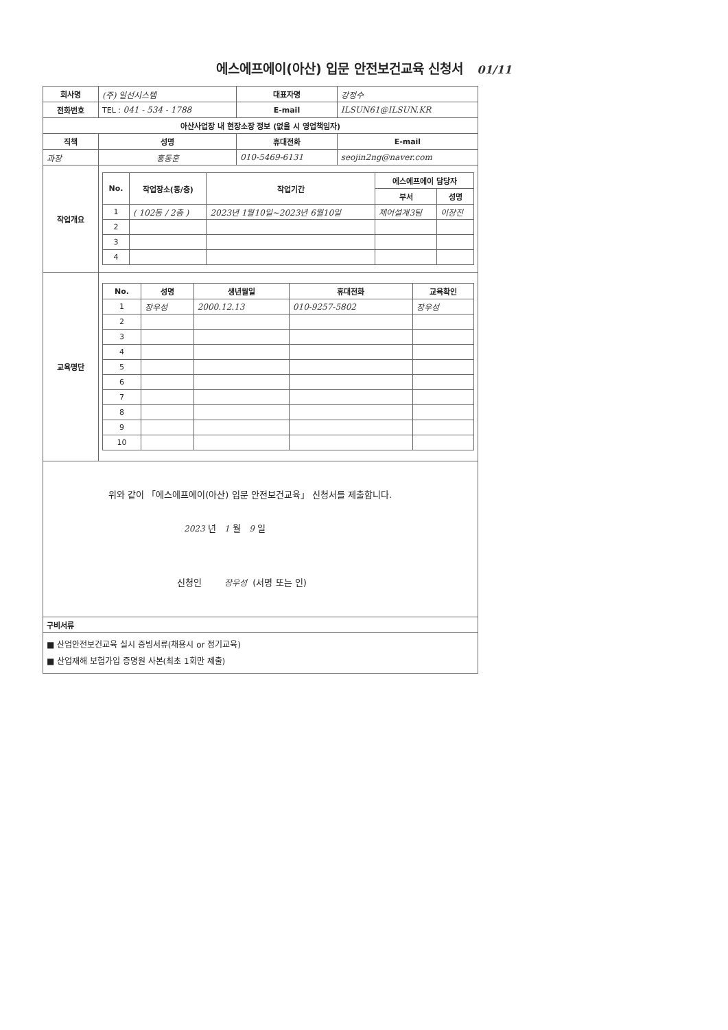에스에프에이(아산) 입문 안전보건교육 신청서 01/11
| 회사명 | (주) 일선시스템 | | | 대표자명 | 강정수 |
| 전화번호 | TEL : 041 - 534 - 1788 | | | E-mail | ILSUN61@ILSUN.KR |
| 아산사업장 내 현장소장 정보 (없을 시 영업책임자) | | | | | |
| 직책 | | 성명 | 휴대전화 | | E-mail |
| 과장 | | 홍동훈 | 010-5469-6131 | | seojin2ng@naver.com |
| 작업개요 | / No. / 작업장소(동/층) / 작업기간 / 에스에프에이 담당자 / / / --- / --- / --- / --- / --- / / / / / 부서 / 성명 / / 1 / ( 102동 / 2층 ) / 2023년 1월10일~2023년 6월10일 / 제어설계3팀 / 이장진 / / 2 / / / / / / 3 / / / / / / 4 / / / / / | | | | |
| 교육명단 | / No. / 성명 / 생년월일 / 휴대전화 / 교육확인 / / --- / --- / --- / --- / --- / / 1 / 장우성 / 2000.12.13 / 010-9257-5802 / 장우성 / / 2 / / / / / / 3 / / / / / / 4 / / / / / / 5 / / / / / / 6 / / / / / / 7 / / / / / / 8 / / / / / / 9 / / / / / / 10 / / / / / | | | | |
| 위와 같이 「에스에프에이(아산) 입문 안전보건교육」 신청서를 제출합니다. 2023 년 1 월 9 일 신청인 장우성 (서명 또는 인) | | | | | |
| 구비서류 | | | | | |
| ■ 산업안전보건교육 실시 증빙서류(채용시 or 정기교육) ■ 산업재해 보험가입 증명원 사본(최초 1회만 제출) | | | | | |